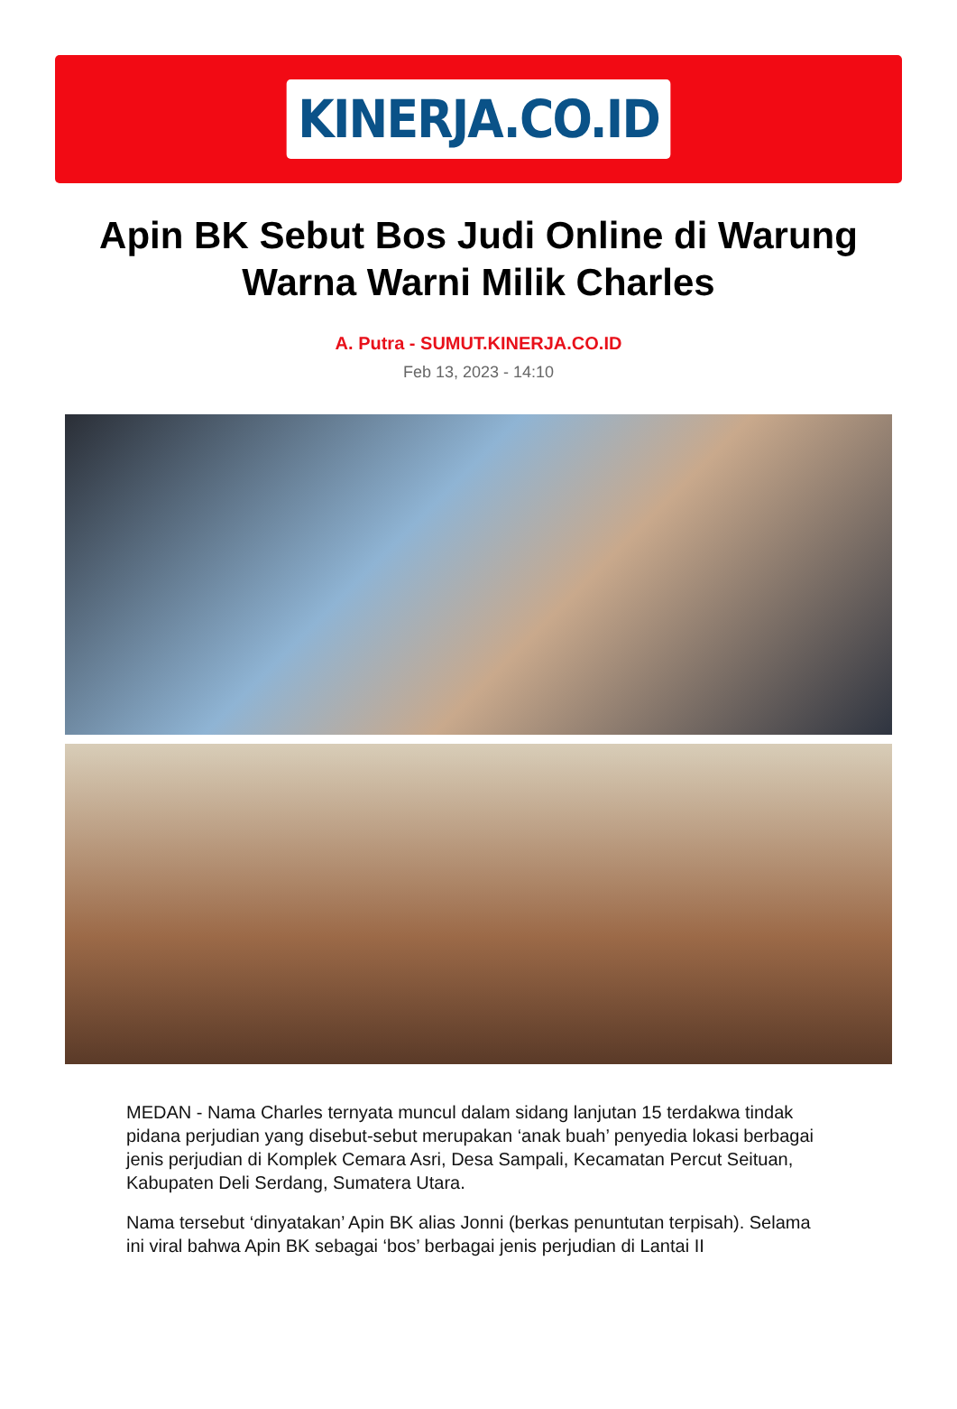KINERJA.CO.ID
Apin BK Sebut Bos Judi Online di Warung Warna Warni Milik Charles
A. Putra - SUMUT.KINERJA.CO.ID
Feb 13, 2023 - 14:10
MEDAN - Nama Charles ternyata muncul dalam sidang lanjutan 15 terdakwa tindak pidana perjudian yang disebut-sebut merupakan ‘anak buah’ penyedia lokasi berbagai jenis perjudian di Komplek Cemara Asri, Desa Sampali, Kecamatan Percut Seituan, Kabupaten Deli Serdang, Sumatera Utara.
Nama tersebut ‘dinyatakan’ Apin BK alias Jonni (berkas penuntutan terpisah). Selama ini viral bahwa Apin BK sebagai ‘bos’ berbagai jenis perjudian di Lantai II